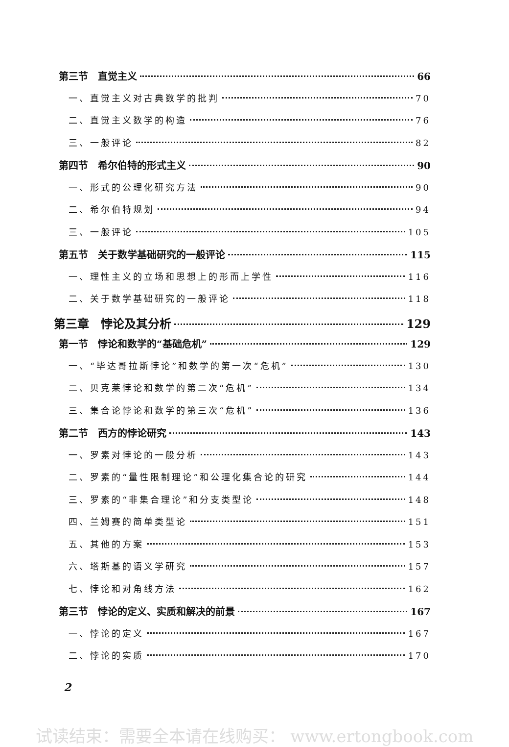第三节　直觉主义 66
一、直觉主义对古典数学的批判 70
二、直觉主义数学的构造 76
三、一般评论 82
第四节　希尔伯特的形式主义 90
一、形式的公理化研究方法 90
二、希尔伯特规划 94
三、一般评论 105
第五节　关于数学基础研究的一般评论 115
一、理性主义的立场和思想上的形而上学性 116
二、关于数学基础研究的一般评论 118
第三章　悖论及其分析 129
第一节　悖论和数学的“基础危机” 129
一、“毕达哥拉斯悖论”和数学的第一次“危机” 130
二、贝克莱悖论和数学的第二次“危机” 134
三、集合论悖论和数学的第三次“危机” 136
第二节　西方的悖论研究 143
一、罗素对悖论的一般分析 143
二、罗素的“量性限制理论”和公理化集合论的研究 144
三、罗素的“非集合理论”和分支类型论 148
四、兰姆赛的简单类型论 151
五、其他的方案 153
六、塔斯基的语义学研究 157
七、悖论和对角线方法 162
第三节　悖论的定义、实质和解决的前景 167
一、悖论的定义 167
二、悖论的实质 170
2
试读结束：需要全本请在线购买： www.ertongbook.com